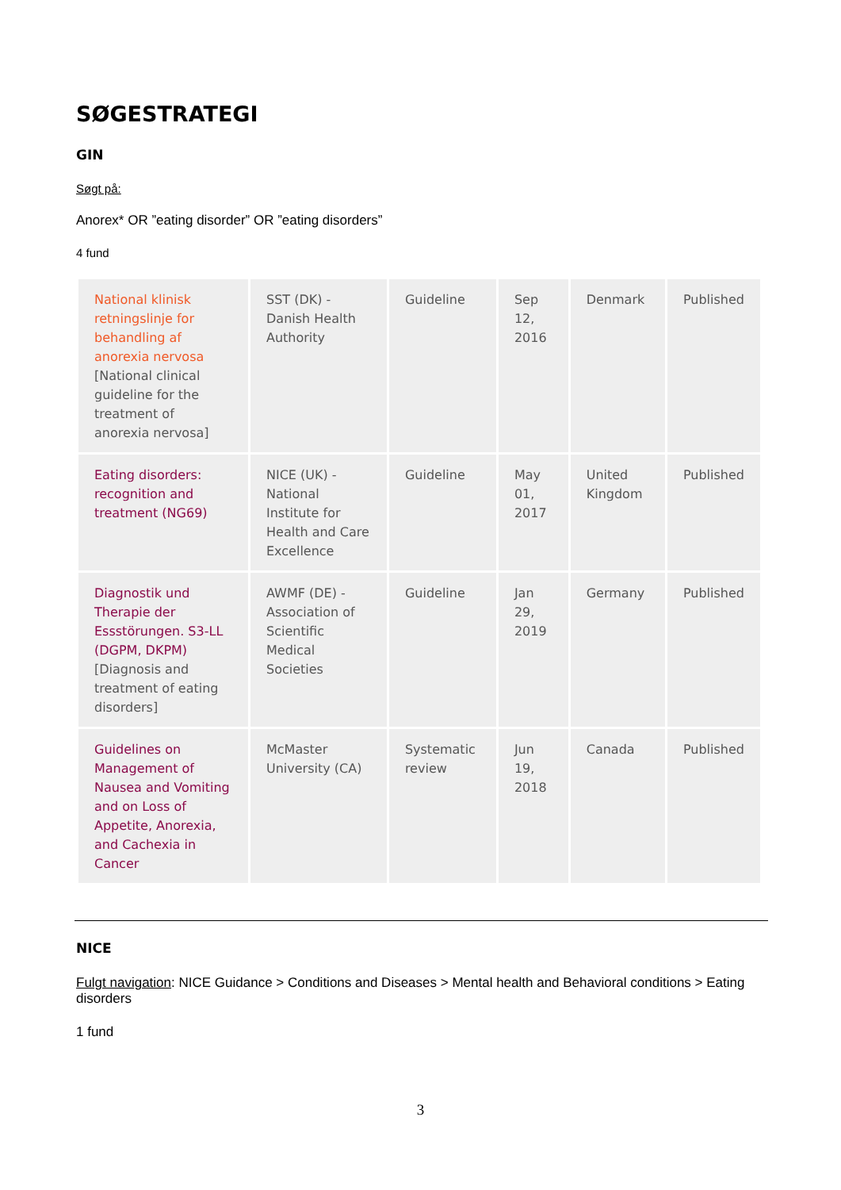SØGESTRATEGI
GIN
Søgt på:
Anorex* OR ”eating disorder” OR ”eating disorders”
4 fund
| National klinisk retningslinje for behandling af anorexia nervosa [National clinical guideline for the treatment of anorexia nervosa] | SST (DK) - Danish Health Authority | Guideline | Sep 12, 2016 | Denmark | Published |
| Eating disorders: recognition and treatment (NG69) | NICE (UK) - National Institute for Health and Care Excellence | Guideline | May 01, 2017 | United Kingdom | Published |
| Diagnostik und Therapie der Essstörungen. S3-LL (DGPM, DKPM) [Diagnosis and treatment of eating disorders] | AWMF (DE) - Association of Scientific Medical Societies | Guideline | Jan 29, 2019 | Germany | Published |
| Guidelines on Management of Nausea and Vomiting and on Loss of Appetite, Anorexia, and Cachexia in Cancer | McMaster University (CA) | Systematic review | Jun 19, 2018 | Canada | Published |
NICE
Fulgt navigation: NICE Guidance > Conditions and Diseases > Mental health and Behavioral conditions > Eating disorders
1 fund
3